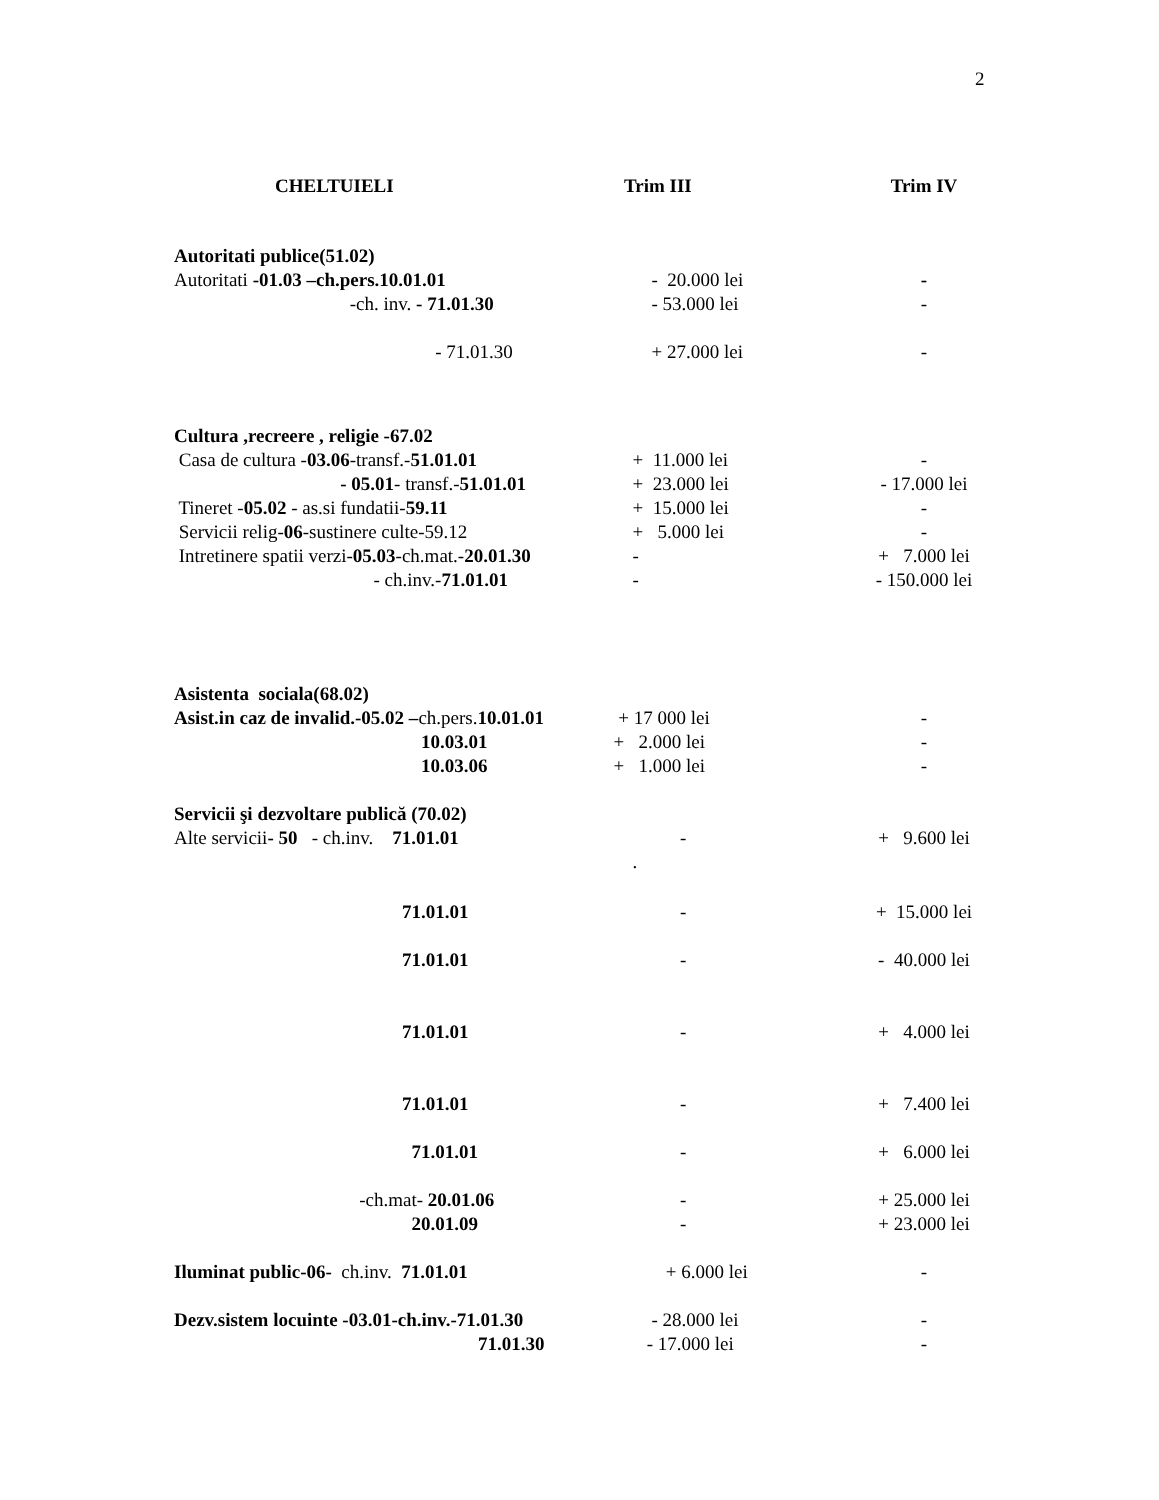2
| CHELTUIELI | Trim III | Trim IV |
| --- | --- | --- |
| Autoritati publice(51.02) | | |
| Autoritati -01.03 –ch.pers.10.01.01 | - 20.000 lei | - |
| -ch. inv. - 71.01.30 | - 53.000 lei | - |
| - 71.01.30 | + 27.000 lei | - |
| Cultura ,recreere , religie -67.02 | | |
| Casa de cultura - 03.06 -transf.- 51.01.01 | + 11.000 lei | - |
| - 05.01 - transf.- 51.01.01 | + 23.000 lei | - 17.000 lei |
| Tineret - 05.02 - as.si fundatii- 59.11 | + 15.000 lei | - |
| Servicii relig- 06 -sustinere culte-59.12 | + 5.000 lei | - |
| Intretinere spatii verzi- 05.03 -ch.mat.- 20.01.30 | - | + 7.000 lei |
| - ch.inv.- 71.01.01 | - | - 150.000 lei |
| Asistenta sociala(68.02) | | |
| Asist.in caz de invalid.-05.02 – ch.pers. 10.01.01 | + 17 000 lei | - |
| 10.03.01 | + 2.000 lei | - |
| 10.03.06 | + 1.000 lei | - |
| Servicii şi dezvoltare publică (70.02) | | |
| Alte servicii - 50 - ch.inv. 71.01.01 | - | + 9.600 lei |
| | . | |
| 71.01.01 | - | + 15.000 lei |
| 71.01.01 | - | - 40.000 lei |
| 71.01.01 | - | + 4.000 lei |
| 71.01.01 | - | + 7.400 lei |
| 71.01.01 | - | + 6.000 lei |
| -ch.mat- 20.01.06 | - | + 25.000 lei |
| 20.01.09 | - | + 23.000 lei |
| Iluminat public-06- ch.inv. 71.01.01 | + 6.000 lei | - |
| Dezv.sistem locuinte -03.01-ch.inv.-71.01.30 | - 28.000 lei | - |
| 71.01.30 | - 17.000 lei | - |